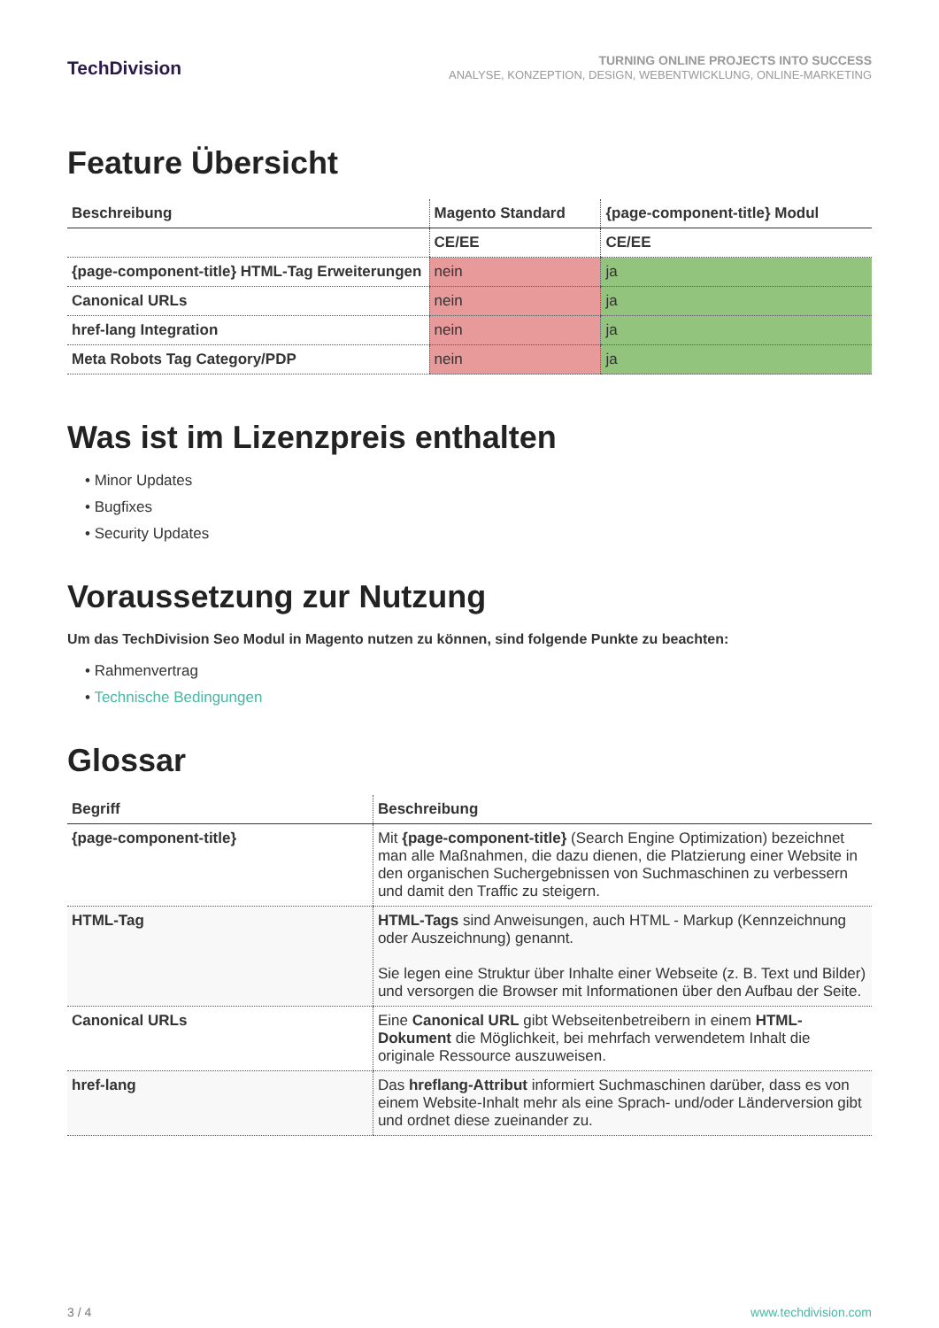TechDivision
TURNING ONLINE PROJECTS INTO SUCCESS
ANALYSE, KONZEPTION, DESIGN, WEBENTWICKLUNG, ONLINE-MARKETING
Feature Übersicht
| Beschreibung | Magento Standard | {page-component-title} Modul |
| --- | --- | --- |
| | CE/EE | CE/EE |
| {page-component-title} HTML-Tag Erweiterungen | nein | ja |
| Canonical URLs | nein | ja |
| href-lang Integration | nein | ja |
| Meta Robots Tag Category/PDP | nein | ja |
Was ist im Lizenzpreis enthalten
• Minor Updates
• Bugfixes
• Security Updates
Voraussetzung zur Nutzung
Um das TechDivision Seo Modul in Magento nutzen zu können, sind folgende Punkte zu beachten:
• Rahmenvertrag
• Technische Bedingungen
Glossar
| Begriff | Beschreibung |
| --- | --- |
| {page-component-title} | Mit {page-component-title} (Search Engine Optimization) bezeichnet man alle Maßnahmen, die dazu dienen, die Platzierung einer Website in den organischen Suchergebnissen von Suchmaschinen zu verbessern und damit den Traffic zu steigern. |
| HTML-Tag | HTML-Tags sind Anweisungen, auch HTML - Markup (Kennzeichnung oder Auszeichnung) genannt. Sie legen eine Struktur über Inhalte einer Webseite (z. B. Text und Bilder) und versorgen die Browser mit Informationen über den Aufbau der Seite. |
| Canonical URLs | Eine Canonical URL gibt Webseitenbetreibern in einem HTML-Dokument die Möglichkeit, bei mehrfach verwendetem Inhalt die originale Ressource auszuweisen. |
| href-lang | Das hreflang-Attribut informiert Suchmaschinen darüber, dass es von einem Website-Inhalt mehr als eine Sprach- und/oder Länderversion gibt und ordnet diese zueinander zu. |
3 / 4 www.techdivision.com